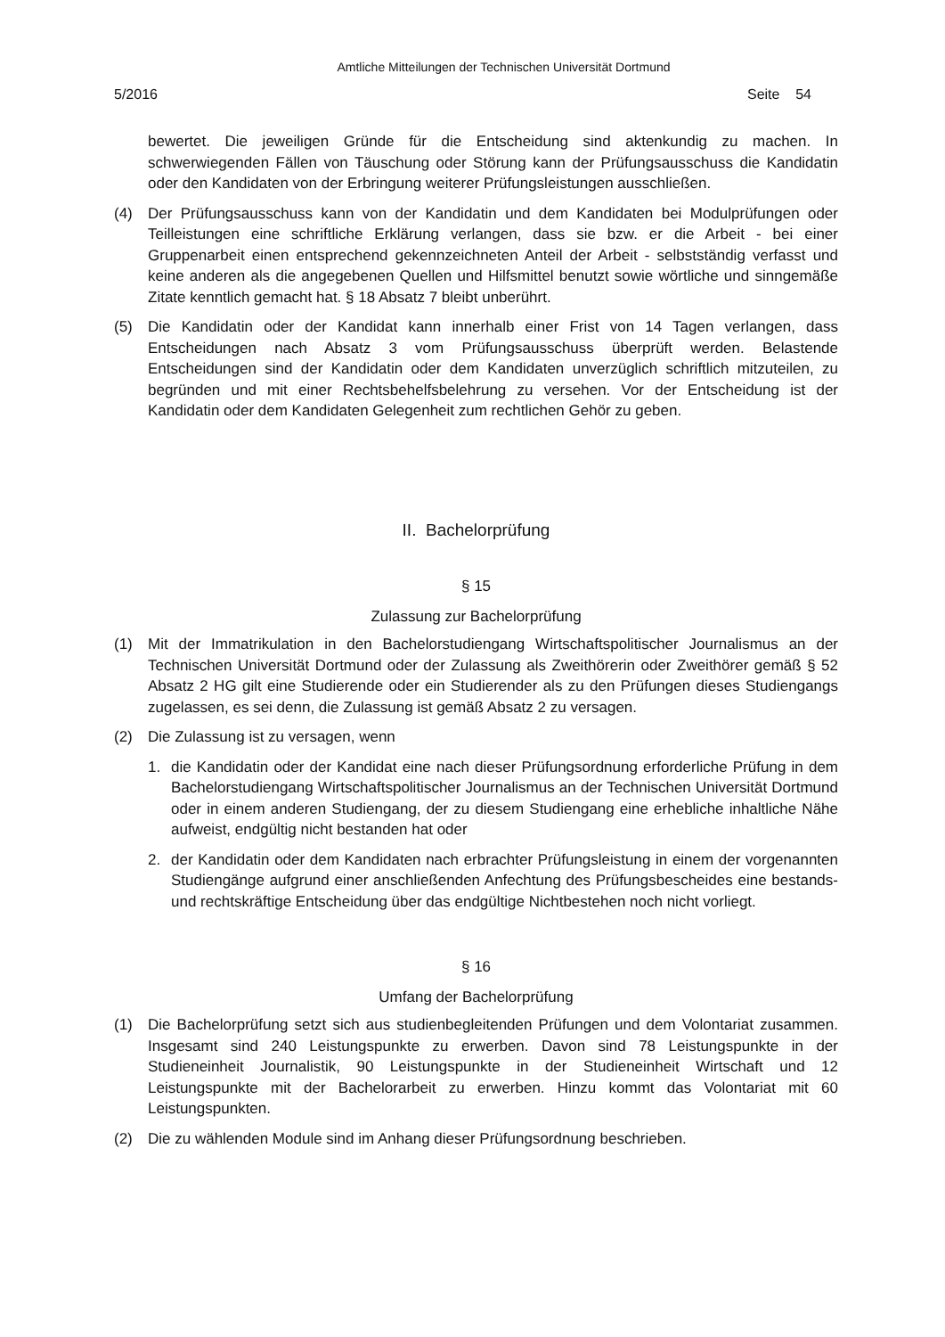Amtliche Mitteilungen der Technischen Universität Dortmund
5/2016 Seite 54
bewertet. Die jeweiligen Gründe für die Entscheidung sind aktenkundig zu machen. In schwerwiegenden Fällen von Täuschung oder Störung kann der Prüfungsausschuss die Kandidatin oder den Kandidaten von der Erbringung weiterer Prüfungsleistungen ausschließen.
(4) Der Prüfungsausschuss kann von der Kandidatin und dem Kandidaten bei Modulprüfungen oder Teilleistungen eine schriftliche Erklärung verlangen, dass sie bzw. er die Arbeit - bei einer Gruppenarbeit einen entsprechend gekennzeichneten Anteil der Arbeit - selbstständig verfasst und keine anderen als die angegebenen Quellen und Hilfsmittel benutzt sowie wörtliche und sinngemäße Zitate kenntlich gemacht hat. § 18 Absatz 7 bleibt unberührt.
(5) Die Kandidatin oder der Kandidat kann innerhalb einer Frist von 14 Tagen verlangen, dass Entscheidungen nach Absatz 3 vom Prüfungsausschuss überprüft werden. Belastende Entscheidungen sind der Kandidatin oder dem Kandidaten unverzüglich schriftlich mitzuteilen, zu begründen und mit einer Rechtsbehelfsbelehrung zu versehen. Vor der Entscheidung ist der Kandidatin oder dem Kandidaten Gelegenheit zum rechtlichen Gehör zu geben.
II. Bachelorprüfung
§ 15
Zulassung zur Bachelorprüfung
(1) Mit der Immatrikulation in den Bachelorstudiengang Wirtschaftspolitischer Journalismus an der Technischen Universität Dortmund oder der Zulassung als Zweithörerin oder Zweithörer gemäß § 52 Absatz 2 HG gilt eine Studierende oder ein Studierender als zu den Prüfungen dieses Studiengangs zugelassen, es sei denn, die Zulassung ist gemäß Absatz 2 zu versagen.
(2) Die Zulassung ist zu versagen, wenn
1. die Kandidatin oder der Kandidat eine nach dieser Prüfungsordnung erforderliche Prüfung in dem Bachelorstudiengang Wirtschaftspolitischer Journalismus an der Technischen Universität Dortmund oder in einem anderen Studiengang, der zu diesem Studiengang eine erhebliche inhaltliche Nähe aufweist, endgültig nicht bestanden hat oder
2. der Kandidatin oder dem Kandidaten nach erbrachter Prüfungsleistung in einem der vorgenannten Studiengänge aufgrund einer anschließenden Anfechtung des Prüfungsbescheides eine bestands- und rechtskräftige Entscheidung über das endgültige Nichtbestehen noch nicht vorliegt.
§ 16
Umfang der Bachelorprüfung
(1) Die Bachelorprüfung setzt sich aus studienbegleitenden Prüfungen und dem Volontariat zusammen. Insgesamt sind 240 Leistungspunkte zu erwerben. Davon sind 78 Leistungspunkte in der Studieneinheit Journalistik, 90 Leistungspunkte in der Studieneinheit Wirtschaft und 12 Leistungspunkte mit der Bachelorarbeit zu erwerben. Hinzu kommt das Volontariat mit 60 Leistungspunkten.
(2) Die zu wählenden Module sind im Anhang dieser Prüfungsordnung beschrieben.